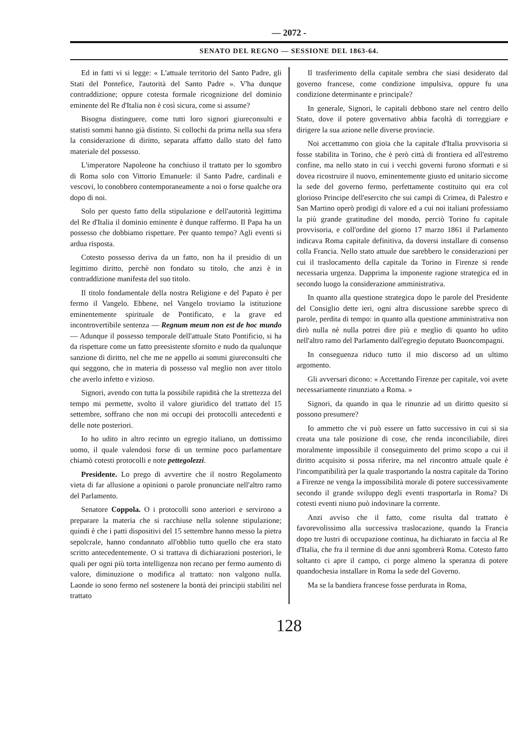— 2072 -
SENATO DEL REGNO — SESSIONE DEL 1863-64.
Ed in fatti vi si legge: « L'attuale territorio del Santo Padre, gli Stati del Pontefice, l'autorità del Santo Padre ». V'ha dunque contraddizione; oppure cotesta formale ricognizione del dominio eminente del Re d'Italia non è così sicura, come si assume?
Bisogna distinguere, come tutti loro signori giureconsulti e statisti sommi hanno già distinto. Si collochi da prima nella sua sfera la considerazione di diritto, separata affatto dallo stato del fatto materiale del possesso.
L'imperatore Napoleone ha conchiuso il trattato per lo sgombro di Roma solo con Vittorio Emanuele: il Santo Padre, cardinali e vescovi, lo conobbero contemporaneamente a noi o forse qualche ora dopo di noi.
Solo per questo fatto della stipulazione e dell'autorità legittima del Re d'Italia il dominio eminente è dunque raffermo. Il Papa ha un possesso che dobbiamo rispettare. Per quanto tempo? Agli eventi si ardua risposta.
Cotesto possesso deriva da un fatto, non ha il presidio di un legittimo diritto, perchè non fondato su titolo, che anzi è in contraddizione manifesta del suo titolo.
Il titolo fondamentale della nostra Religione e del Papato è per fermo il Vangelo. Ebbene, nel Vangelo troviamo la istituzione eminentemente spirituale de Pontificato, e la grave ed incontrovertibile sentenza — Regnum meum non est de hoc mundo — Adunque il possesso temporale dell'attuale Stato Pontificio, si ha da rispettare come un fatto preesistente sfornito e nudo da qualunque sanzione di diritto, nel che me ne appello ai sommi giureconsulti che qui seggono, che in materia di possesso val meglio non aver titolo che averlo infetto e vizioso.
Signori, avendo con tutta la possibile rapidità che la strettezza del tempo mi permette, svolto il valore giuridico del trattato del 15 settembre, soffrano che non mi occupi dei protocolli antecedenti e delle note posteriori.
Io ho udito in altro recinto un egregio italiano, un dottissimo uomo, il quale valendosi forse di un termine poco parlamentare chiamò cotesti protocolli e note pettegolezzi.
Presidente. Lo prego di avvertire che il nostro Regolamento vieta di far allusione a opinioni o parole pronunciate nell'altro ramo del Parlamento.
Senatore Coppola. O i protocolli sono anteriori e servirono a preparare la materia che si racchiuse nella solenne stipulazione; quindi è che i patti dispositivi del 15 settembre hanno messo la pietra sepolcrale, hanno condannato all'obblio tutto quello che era stato scritto antecedentemente. O si trattava di dichiarazioni posteriori, le quali per ogni più torta intelligenza non recano per fermo aumento di valore, diminuzione o modifica al trattato: non valgono nulla. Laonde io sono fermo nel sostenere la bontà dei principii stabiliti nel trattato
Il trasferimento della capitale sembra che siasi desiderato dal governo francese, come condizione impulsiva, oppure fu una condizione determinante e principale?
In generale, Signori, le capitali debbono stare nel centro dello Stato, dove il potere governativo abbia facoltà di torreggiare e dirigere la sua azione nelle diverse provincie.
Noi accettammo con gioia che la capitale d'Italia provvisoria si fosse stabilita in Torino, che è però città di frontiera ed all'estremo confine, ma nello stato in cui i vecchi governi furono sformati e si dovea ricostruire il nuovo, eminentemente giusto ed unitario siccome la sede del governo fermo, perfettamente costituito qui era col glorioso Principe dell'esercito che sui campi di Crimea, di Palestro e San Martino operò prodigi di valore ed a cui noi italiani professiamo la più grande gratitudine del mondo, perciò Torino fu capitale provvisoria, e coll'ordine del giorno 17 marzo 1861 il Parlamento indicava Roma capitale definitiva, da doversi installare di consenso colla Francia. Nello stato attuale due sarebbero le considerazioni per cui il traslocamento della capitale da Torino in Firenze si rende necessaria urgenza. Dapprima la imponente ragione strategica ed in secondo luogo la considerazione amministrativa.
In quanto alla questione strategica dopo le parole del Presidente del Consiglio dette ieri, ogni altra discussione sarebbe spreco di parole, perdita di tempo: in quanto alla questione amministrativa non dirò nulla nè nulla potrei dire più e meglio di quanto ho udito nell'altro ramo del Parlamento dall'egregio deputato Buoncompagni.
In conseguenza riduco tutto il mio discorso ad un ultimo argomento.
Gli avversari dicono: « Accettando Firenze per capitale, voi avete necessariamente rinunziato a Roma. »
Signori, da quando in qua le rinunzie ad un diritto quesito si possono presumere?
Io ammetto che vi può essere un fatto successivo in cui si sia creata una tale posizione di cose, che renda inconciliabile, direi moralmente impossibile il conseguimento del primo scopo a cui il diritto acquisito si possa riferire, ma nel rincontro attuale quale è l'incompatibilità per la quale trasportando la nostra capitale da Torino a Firenze ne venga la impossibilità morale di potere successivamente secondo il grande sviluppo degli eventi trasportarla in Roma? Di cotesti eventi niuno può indovinare la corrente.
Anzi avviso che il fatto, come risulta dal trattato è favorevolissimo alla successiva traslocazione, quando la Francia dopo tre lustri di occupazione continua, ha dichiarato in faccia al Re d'Italia, che fra il termine di due anni sgombrerà Roma. Cotesto fatto soltanto ci apre il campo, ci porge almeno la speranza di potere quandochesia installare in Roma la sede del Governo.
Ma se la bandiera francese fosse perdurata in Roma,
128